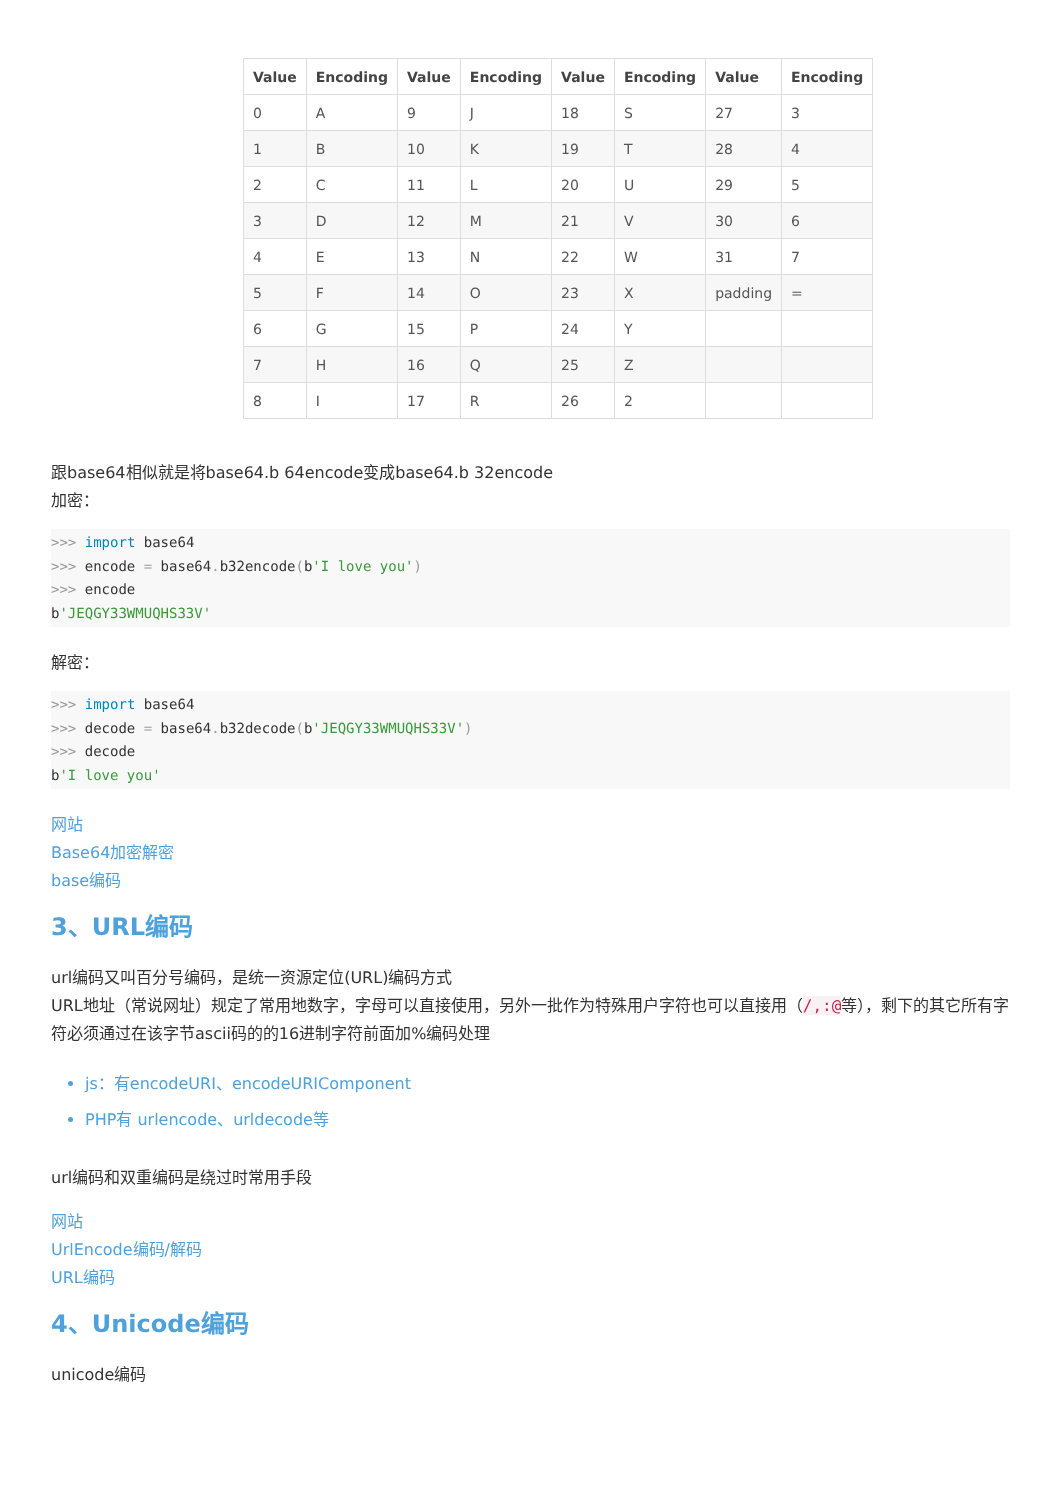| Value | Encoding | Value | Encoding | Value | Encoding | Value | Encoding |
| --- | --- | --- | --- | --- | --- | --- | --- |
| 0 | A | 9 | J | 18 | S | 27 | 3 |
| 1 | B | 10 | K | 19 | T | 28 | 4 |
| 2 | C | 11 | L | 20 | U | 29 | 5 |
| 3 | D | 12 | M | 21 | V | 30 | 6 |
| 4 | E | 13 | N | 22 | W | 31 | 7 |
| 5 | F | 14 | O | 23 | X | padding | = |
| 6 | G | 15 | P | 24 | Y | | |
| 7 | H | 16 | Q | 25 | Z | | |
| 8 | I | 17 | R | 26 | 2 | | |
跟base64相似就是将base64.b 64encode变成base64.b 32encode
加密：
>>> import base64
>>> encode = base64. b32encode(b'I love you')
>>> encode
b'JEQGY33WMUQHS33V'
解密：
>>> import base64
>>> decode = base64. b32decode(b'JEQGY33WMUQHS33V')
>>> decode
b'I love you'
网站
Base64加密解密
base编码
3、URL编码
url编码又叫百分号编码，是统一资源定位(URL)编码方式
URL地址（常说网址）规定了常用地数字，字母可以直接使用，另外一批作为特殊用户字符也可以直接用（/,:@等），剩下的其它所有字符必须通过在该字节ascii码的的16进制字符前面加%编码处理
js：有encodeURI、encodeURIComponent
PHP有 urlencode、urldecode等
url编码和双重编码是绕过时常用手段
网站
UrlEncode编码/解码
URL编码
4、Unicode编码
unicode编码